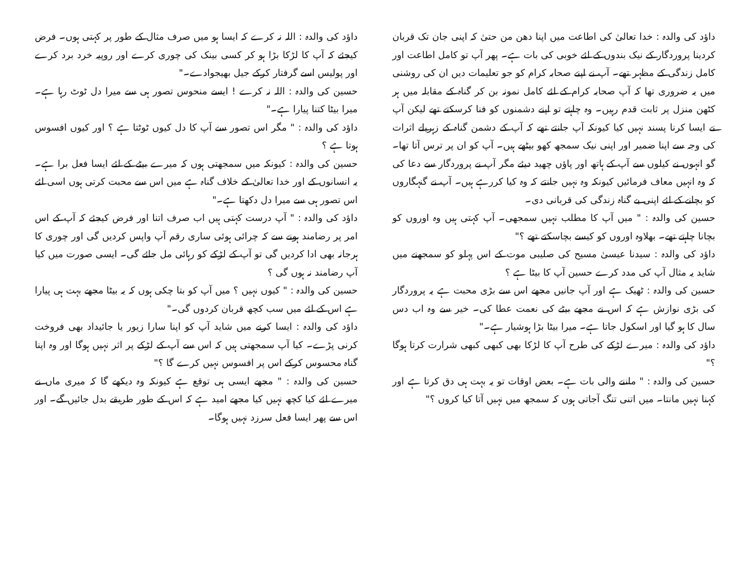داؤد کی والدہ : خدا تعالیٰ کی اطاعت میں اپنا دھن من حتیٰ کہ اپنی جان تک قربان کردینا پروردگار کے نیک بندوں کے لئے خوبی کی بات ہے۔ پھر آپ تو کامل اطاعت اور کامل زندگی کے مظہر تھے۔ آپ نے اپنے صحابہ کرام کو جو تعلیمات دیں ان کی روشنی میں یہ ضروری تھا کہ آپ صحابہ کرام کے لئے کامل نمونہ بن کر گناہ کے مقابلہ میں ہر کٹھن منزل پر ثابت قدم رہیں۔ وہ چاہتے تو اپنے دشمنوں کو فنا کرسکتے تھے لیکن آپ نے ایسا کرنا پسند نہیں کیا کیونکہ آپ جانتے تھے کہ آپ کے دشمن گناہ کے زہریلے اثرات کی وجہ سے اپنا ضمیر اور اپنی نیک سمجھ کھو بیٹھے ہیں۔ آپ کو ان پر ترس آتا تھا۔ گو انہوں نے کیلوں سے آپ کے ہاتھ اور پاؤں چھید دیئے مگر آپ نے پروردگار سے دعا کی کہ وہ انہیں معاف فرمائیں کیونکہ وہ نہیں جانتے کہ وہ کیا کررہے ہیں۔ آپ نے گنہگاروں کو بچانے کے لئے اپنی بے گناہ زندگی کی قربانی دی۔
حسین کی والدہ : " میں آپ کا مطلب نہیں سمجھی۔ آپ کہتی ہیں وہ اوروں کو بچانا چاہتے تھے۔ بھلاوہ اوروں کو کیسے بچاسکتے تھے ؟"
داؤد کی والدہ : سیدنا عیسیٰ مسیح کی صلیبی موت کے اس پہلو کو سمجھنے میں شاید یہ مثال آپ کی مدد کرے حسین آپ کا بیٹا ہے ؟
حسین کی والدہ : ٹھیک ہے اور آپ جانیں مجھے اس سے بڑی محبت ہے یہ پروردگار کی بڑی نوازش ہے کہ اس نے مجھے بیٹے کی نعمت عطا کی۔ خیر سے وہ اب دس سال کا ہو گیا اور اسکول جاتا ہے۔ میرا بیٹا بڑا ہوشیار ہے۔"
داؤد کی والدہ : میرے لڑکے کی طرح آپ کا لڑکا بھی کبھی کبھی شرارت کرتا ہوگا ؟"
حسین کی والدہ : " ماننے والی بات ہے۔ بعض اوقات تو یہ بہت ہی دق کرتا ہے اور کہنا نہیں مانتا۔ میں اتنی تنگ آجاتی ہوں کہ سمجھ میں نہیں آتا کیا کروں ؟"
داؤد کی والدہ : اللہ نہ کرے کہ ایسا ہو میں صرف مثال کے طور پر کہتی ہوں۔ فرض کیجئے کہ آپ کا لڑکا بڑا ہو کر کسی بینک کی چوری کرے اور روپیہ خرد برد کرے اور پولیس اسے گرفتار کرکے جیل بھیجوادے۔"
حسین کی والدہ : اللہ نہ کرے ! ایسے منحوس تصور ہی سے میرا دل ٹوٹ رہا ہے۔ میرا بیٹا کتنا پیارا ہے۔"
داؤد کی والدہ : " مگر اس تصور سے آپ کا دل کیوں ٹوٹتا ہے ؟ اور کیوں افسوس ہوتا ہے ؟
حسین کی والدہ : کیونکہ میں سمجھتی ہوں کہ میرے بیٹے کے لئے ایسا فعل برا ہے۔ یہ انسانوں کے اور خدا تعالیٰ کے خلاف گناہ ہے میں اس سے محبت کرتی ہوں اسی لئے اس تصور ہی سے میرا دل دکھتا ہے۔"
داؤد کی والدہ : " آپ درست کہتی ہیں اب صرف اتنا اور فرض کیجئے کہ آپ کے اس امر پر رضامند ہونے سے کہ چرائی ہوئی ساری رقم آپ واپس کردیں گی اور چوری کا ہرجانہ بھی ادا کردیں گی تو آپ کے لڑکے کو رہائی مل جائے گی۔ ایسی صورت میں کیا آپ رضامند نہ ہوں گی ؟
حسین کی والدہ : " کیوں نہیں ؟ میں آپ کو بتا چکی ہوں کہ یہ بیٹا مجھے بہت ہی پیارا ہے اس کے لئے میں سب کچھ قربان کردوں گی۔"
داؤد کی والدہ : ایسا کرنے میں شاید آپ کو اپنا سارا زیور یا جائیداد بھی فروخت کرنی پڑے۔ کیا آپ سمجھتی ہیں کہ اس سے آپ کے لڑکے پر اثر نہیں ہوگا اور وہ اپنا گناہ محسوس کرکے اس پر افسوس نہیں کرے گا ؟"
حسین کی والدہ : " مجھے ایسی ہی توقع ہے کیونکہ وہ دیکھے گا کہ میری ماں نے میرے لئے کیا کچھ نہیں کیا مجھے امید ہے کہ اس کے طور طریقے بدل جائیں گے۔ اور اس سے پھر ایسا فعل سرزد نہیں ہوگا۔